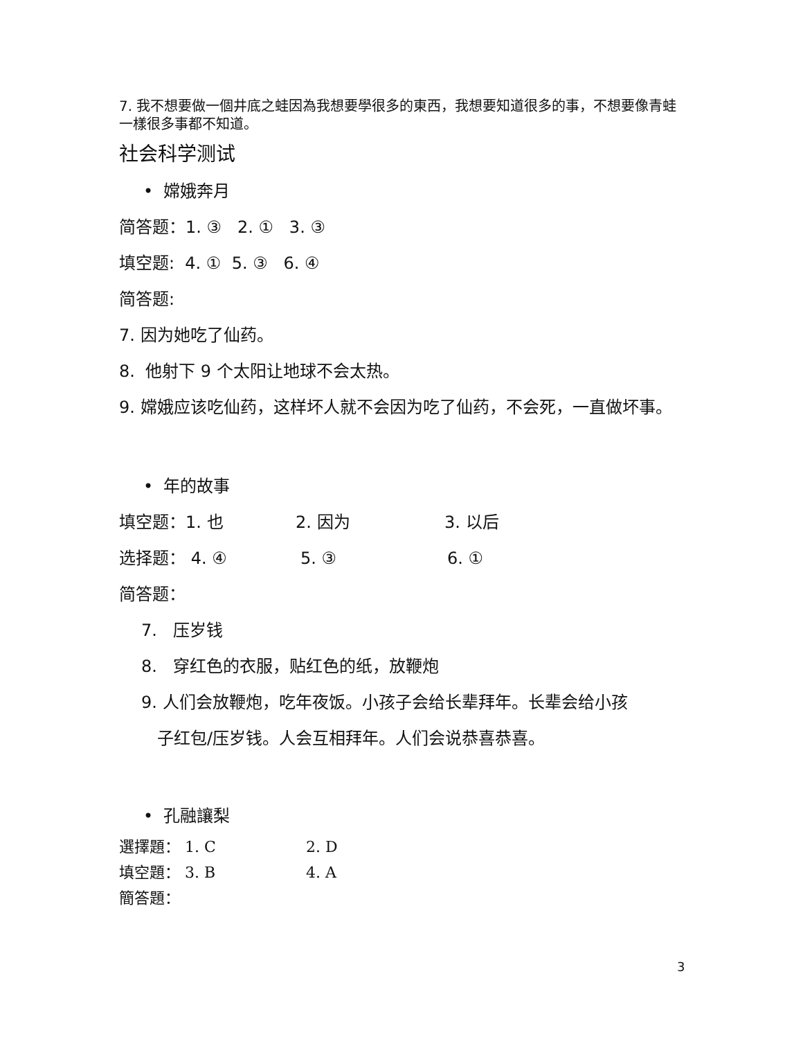7. 我不想要做一個井底之蛙因為我想要學很多的東西，我想要知道很多的事，不想要像青蛙一樣很多事都不知道。
社会科学测试
• 嫦娥奔月
简答题：1. ③ 2. ① 3. ③
填空题: 4. ① 5. ③ 6. ④
简答题:
7. 因为她吃了仙药。
8. 他射下 9 个太阳让地球不会太热。
9. 嫦娥应该吃仙药，这样坏人就不会因为吃了仙药，不会死，一直做坏事。
• 年的故事
填空题：1. 也 2. 因为 3. 以后
选择题： 4. ④ 5. ③ 6. ①
简答题：
7. 压岁钱
8. 穿红色的衣服，贴红色的纸，放鞭炮
9. 人们会放鞭炮，吃年夜饭。小孩子会给长辈拜年。长辈会给小孩
子红包/压岁钱。人会互相拜年。人们会说恭喜恭喜。
• 孔融讓梨
選擇題： 1. C 2. D
填空題： 3. B 4. A
簡答題：
3